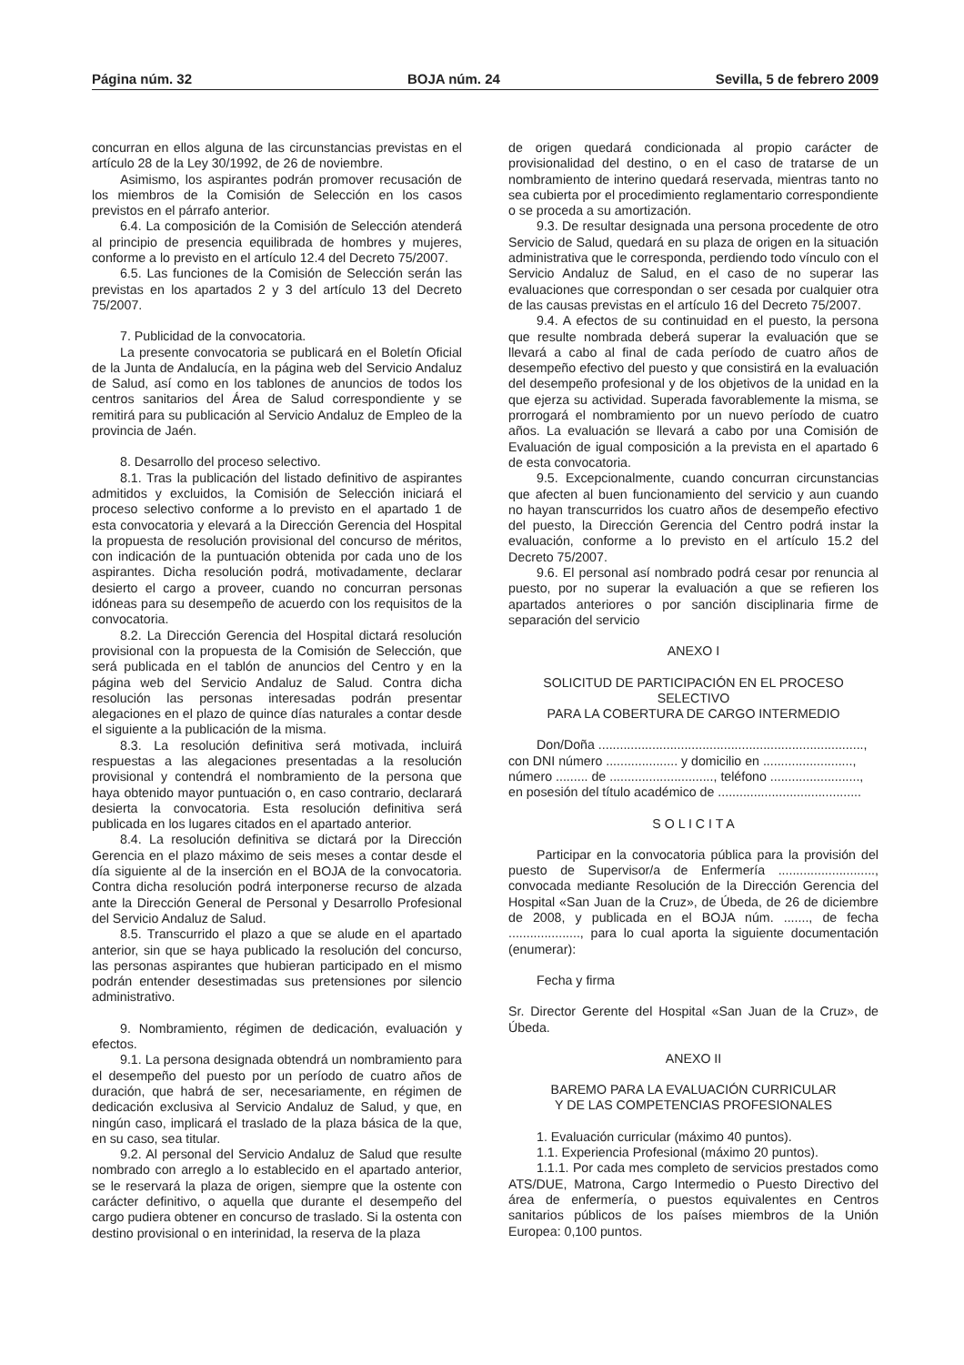Página núm. 32 BOJA núm. 24 Sevilla, 5 de febrero 2009
concurran en ellos alguna de las circunstancias previstas en el artículo 28 de la Ley 30/1992, de 26 de noviembre.
Asimismo, los aspirantes podrán promover recusación de los miembros de la Comisión de Selección en los casos previstos en el párrafo anterior.
6.4. La composición de la Comisión de Selección atenderá al principio de presencia equilibrada de hombres y mujeres, conforme a lo previsto en el artículo 12.4 del Decreto 75/2007.
6.5. Las funciones de la Comisión de Selección serán las previstas en los apartados 2 y 3 del artículo 13 del Decreto 75/2007.
7. Publicidad de la convocatoria.
La presente convocatoria se publicará en el Boletín Oficial de la Junta de Andalucía, en la página web del Servicio Andaluz de Salud, así como en los tablones de anuncios de todos los centros sanitarios del Área de Salud correspondiente y se remitirá para su publicación al Servicio Andaluz de Empleo de la provincia de Jaén.
8. Desarrollo del proceso selectivo.
8.1. Tras la publicación del listado definitivo de aspirantes admitidos y excluidos, la Comisión de Selección iniciará el proceso selectivo conforme a lo previsto en el apartado 1 de esta convocatoria y elevará a la Dirección Gerencia del Hospital la propuesta de resolución provisional del concurso de méritos, con indicación de la puntuación obtenida por cada uno de los aspirantes. Dicha resolución podrá, motivadamente, declarar desierto el cargo a proveer, cuando no concurran personas idóneas para su desempeño de acuerdo con los requisitos de la convocatoria.
8.2. La Dirección Gerencia del Hospital dictará resolución provisional con la propuesta de la Comisión de Selección, que será publicada en el tablón de anuncios del Centro y en la página web del Servicio Andaluz de Salud. Contra dicha resolución las personas interesadas podrán presentar alegaciones en el plazo de quince días naturales a contar desde el siguiente a la publicación de la misma.
8.3. La resolución definitiva será motivada, incluirá respuestas a las alegaciones presentadas a la resolución provisional y contendrá el nombramiento de la persona que haya obtenido mayor puntuación o, en caso contrario, declarará desierta la convocatoria. Esta resolución definitiva será publicada en los lugares citados en el apartado anterior.
8.4. La resolución definitiva se dictará por la Dirección Gerencia en el plazo máximo de seis meses a contar desde el día siguiente al de la inserción en el BOJA de la convocatoria. Contra dicha resolución podrá interponerse recurso de alzada ante la Dirección General de Personal y Desarrollo Profesional del Servicio Andaluz de Salud.
8.5. Transcurrido el plazo a que se alude en el apartado anterior, sin que se haya publicado la resolución del concurso, las personas aspirantes que hubieran participado en el mismo podrán entender desestimadas sus pretensiones por silencio administrativo.
9. Nombramiento, régimen de dedicación, evaluación y efectos.
9.1. La persona designada obtendrá un nombramiento para el desempeño del puesto por un período de cuatro años de duración, que habrá de ser, necesariamente, en régimen de dedicación exclusiva al Servicio Andaluz de Salud, y que, en ningún caso, implicará el traslado de la plaza básica de la que, en su caso, sea titular.
9.2. Al personal del Servicio Andaluz de Salud que resulte nombrado con arreglo a lo establecido en el apartado anterior, se le reservará la plaza de origen, siempre que la ostente con carácter definitivo, o aquella que durante el desempeño del cargo pudiera obtener en concurso de traslado. Si la ostenta con destino provisional o en interinidad, la reserva de la plaza
de origen quedará condicionada al propio carácter de provisionalidad del destino, o en el caso de tratarse de un nombramiento de interino quedará reservada, mientras tanto no sea cubierta por el procedimiento reglamentario correspondiente o se proceda a su amortización.
9.3. De resultar designada una persona procedente de otro Servicio de Salud, quedará en su plaza de origen en la situación administrativa que le corresponda, perdiendo todo vínculo con el Servicio Andaluz de Salud, en el caso de no superar las evaluaciones que correspondan o ser cesada por cualquier otra de las causas previstas en el artículo 16 del Decreto 75/2007.
9.4. A efectos de su continuidad en el puesto, la persona que resulte nombrada deberá superar la evaluación que se llevará a cabo al final de cada período de cuatro años de desempeño efectivo del puesto y que consistirá en la evaluación del desempeño profesional y de los objetivos de la unidad en la que ejerza su actividad. Superada favorablemente la misma, se prorrogará el nombramiento por un nuevo período de cuatro años. La evaluación se llevará a cabo por una Comisión de Evaluación de igual composición a la prevista en el apartado 6 de esta convocatoria.
9.5. Excepcionalmente, cuando concurran circunstancias que afecten al buen funcionamiento del servicio y aun cuando no hayan transcurridos los cuatro años de desempeño efectivo del puesto, la Dirección Gerencia del Centro podrá instar la evaluación, conforme a lo previsto en el artículo 15.2 del Decreto 75/2007.
9.6. El personal así nombrado podrá cesar por renuncia al puesto, por no superar la evaluación a que se refieren los apartados anteriores o por sanción disciplinaria firme de separación del servicio
ANEXO I
SOLICITUD DE PARTICIPACIÓN EN EL PROCESO SELECTIVO
PARA LA COBERTURA DE CARGO INTERMEDIO
Don/Doña ..........................................................................,
con DNI número .................... y domicilio en .........................,
número ......... de ............................., teléfono .........................,
en posesión del título académico de ........................................
S O L I C I T A
Participar en la convocatoria pública para la provisión del puesto de Supervisor/a de Enfermería ..........................., convocada mediante Resolución de la Dirección Gerencia del Hospital «San Juan de la Cruz», de Úbeda, de 26 de diciembre de 2008, y publicada en el BOJA núm. ......., de fecha ...................., para lo cual aporta la siguiente documentación (enumerar):
Fecha y firma
Sr. Director Gerente del Hospital «San Juan de la Cruz», de Úbeda.
ANEXO II
BAREMO PARA LA EVALUACIÓN CURRICULAR
Y DE LAS COMPETENCIAS PROFESIONALES
1. Evaluación curricular (máximo 40 puntos).
1.1. Experiencia Profesional (máximo 20 puntos).
1.1.1. Por cada mes completo de servicios prestados como ATS/DUE, Matrona, Cargo Intermedio o Puesto Directivo del área de enfermería, o puestos equivalentes en Centros sanitarios públicos de los países miembros de la Unión Europea: 0,100 puntos.